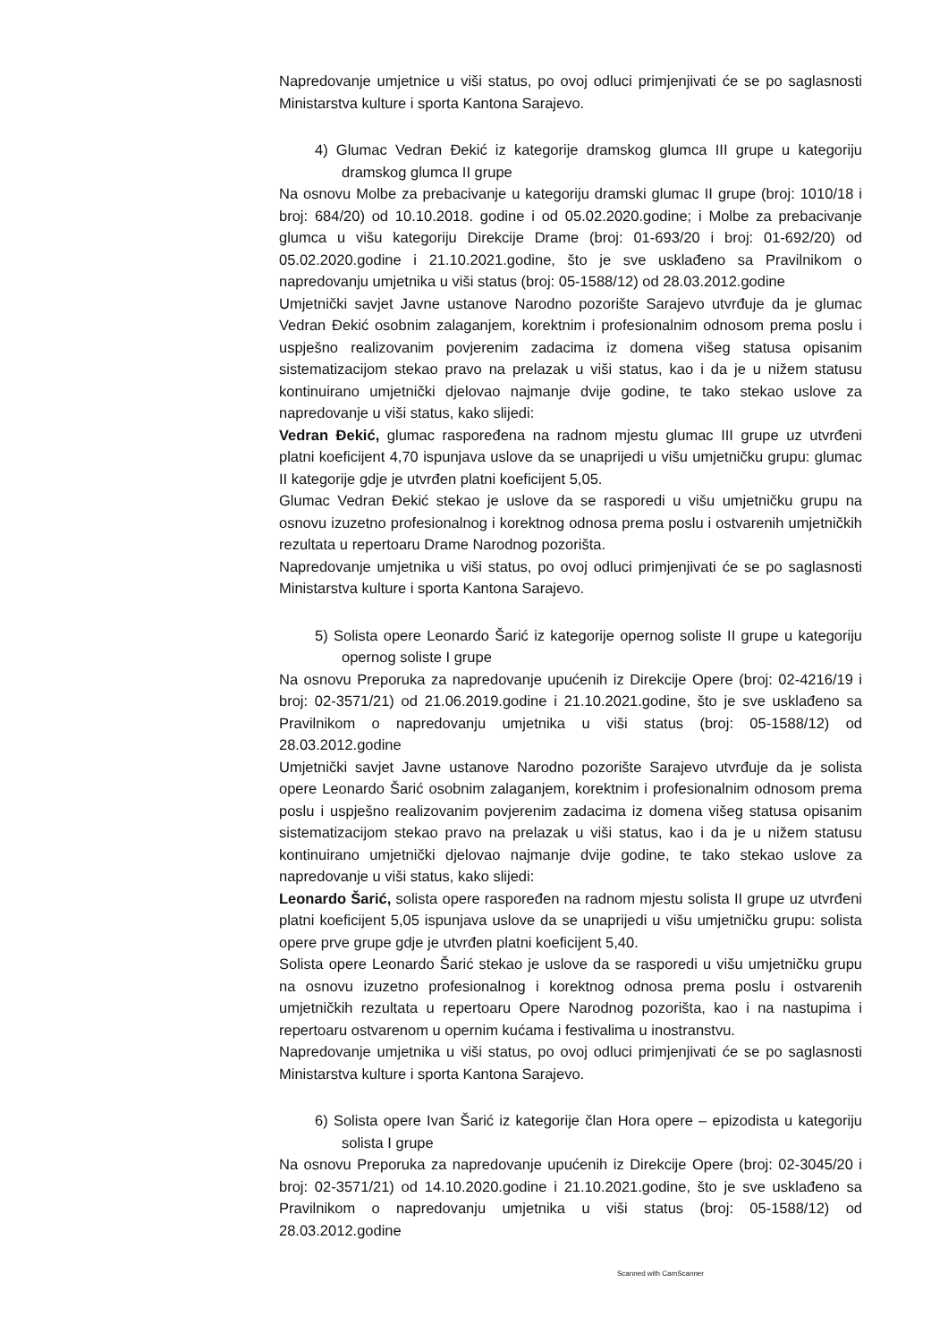Napredovanje umjetnice u viši status, po ovoj odluci primjenjivati će se po saglasnosti Ministarstva kulture i sporta Kantona Sarajevo.
4) Glumac Vedran Đekić iz kategorije dramskog glumca III grupe u kategoriju dramskog glumca II grupe
Na osnovu Molbe za prebacivanje u kategoriju dramski glumac II grupe (broj: 1010/18 i broj: 684/20) od 10.10.2018. godine i od 05.02.2020.godine; i Molbe za prebacivanje glumca u višu kategoriju Direkcije Drame (broj: 01-693/20 i broj: 01-692/20) od 05.02.2020.godine i 21.10.2021.godine, što je sve usklađeno sa Pravilnikom o napredovanju umjetnika u viši status (broj: 05-1588/12) od 28.03.2012.godine
Umjetnički savjet Javne ustanove Narodno pozorište Sarajevo utvrđuje da je glumac Vedran Đekić osobnim zalaganjem, korektnim i profesionalnim odnosom prema poslu i uspješno realizovanim povjerenim zadacima iz domena višeg statusa opisanim sistematizacijom stekao pravo na prelazak u viši status, kao i da je u nižem statusu kontinuirano umjetnički djelovao najmanje dvije godine, te tako stekao uslove za napredovanje u viši status, kako slijedi:
Vedran Đekić, glumac raspoređena na radnom mjestu glumac III grupe uz utvrđeni platni koeficijent 4,70 ispunjava uslove da se unaprijedi u višu umjetničku grupu: glumac II kategorije gdje je utvrđen platni koeficijent 5,05.
Glumac Vedran Đekić stekao je uslove da se rasporedi u višu umjetničku grupu na osnovu izuzetno profesionalnog i korektnog odnosa prema poslu i ostvarenih umjetničkih rezultata u repertoaru Drame Narodnog pozorišta.
Napredovanje umjetnika u viši status, po ovoj odluci primjenjivati će se po saglasnosti Ministarstva kulture i sporta Kantona Sarajevo.
5) Solista opere Leonardo Šarić iz kategorije opernog soliste II grupe u kategoriju opernog soliste I grupe
Na osnovu Preporuka za napredovanje upućenih iz Direkcije Opere (broj: 02-4216/19 i broj: 02-3571/21) od 21.06.2019.godine i 21.10.2021.godine, što je sve usklađeno sa Pravilnikom o napredovanju umjetnika u viši status (broj: 05-1588/12) od 28.03.2012.godine
Umjetnički savjet Javne ustanove Narodno pozorište Sarajevo utvrđuje da je solista opere Leonardo Šarić osobnim zalaganjem, korektnim i profesionalnim odnosom prema poslu i uspješno realizovanim povjerenim zadacima iz domena višeg statusa opisanim sistematizacijom stekao pravo na prelazak u viši status, kao i da je u nižem statusu kontinuirano umjetnički djelovao najmanje dvije godine, te tako stekao uslove za napredovanje u viši status, kako slijedi:
Leonardo Šarić, solista opere raspoređen na radnom mjestu solista II grupe uz utvrđeni platni koeficijent 5,05 ispunjava uslove da se unaprijedi u višu umjetničku grupu: solista opere prve grupe gdje je utvrđen platni koeficijent 5,40.
Solista opere Leonardo Šarić stekao je uslove da se rasporedi u višu umjetničku grupu na osnovu izuzetno profesionalnog i korektnog odnosa prema poslu i ostvarenih umjetničkih rezultata u repertoaru Opere Narodnog pozorišta, kao i na nastupima i repertoaru ostvarenom u opernim kućama i festivalima u inostranstvu.
Napredovanje umjetnika u viši status, po ovoj odluci primjenjivati će se po saglasnosti Ministarstva kulture i sporta Kantona Sarajevo.
6) Solista opere Ivan Šarić iz kategorije član Hora opere – epizodista u kategoriju solista I grupe
Na osnovu Preporuka za napredovanje upućenih iz Direkcije Opere (broj: 02-3045/20 i broj: 02-3571/21) od 14.10.2020.godine i 21.10.2021.godine, što je sve usklađeno sa Pravilnikom o napredovanju umjetnika u viši status (broj: 05-1588/12) od 28.03.2012.godine
Scanned with CamScanner